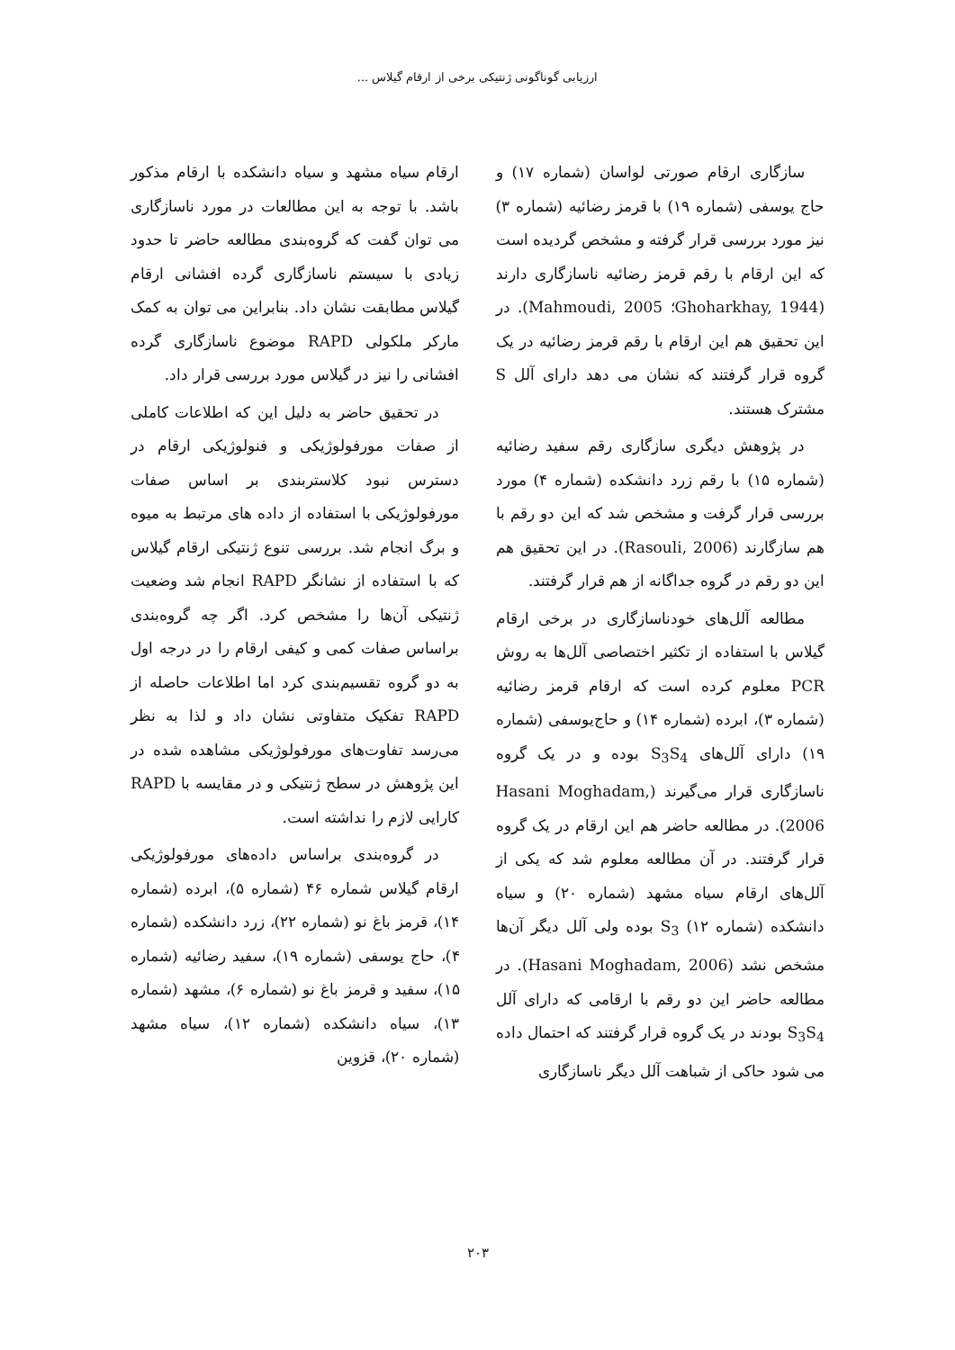ارزیابی گوناگونی ژنتیکی برخی از ارقام گیلاس ...
سازگاری ارقام صورتی لواسان (شماره ۱۷) و حاج یوسفی (شماره ۱۹) با قرمز رضائیه (شماره ۳) نیز مورد بررسی قرار گرفته و مشخص گردیده است که این ارقام با رقم قرمز رضائیه ناسازگاری دارند (Ghoharkhay, 1944؛ Mahmoudi, 2005). در این تحقیق هم این ارقام با رقم قرمز رضائیه در یک گروه قرار گرفتند که نشان می دهد دارای آلل S مشترک هستند.
در پژوهش دیگری سازگاری رقم سفید رضائیه (شماره ۱۵) با رقم زرد دانشکده (شماره ۴) مورد بررسی قرار گرفت و مشخص شد که این دو رقم با هم سازگارند (Rasouli, 2006). در این تحقیق هم این دو رقم در گروه جداگانه از هم قرار گرفتند.
مطالعه آلل‌های خودناسازگاری در برخی ارقام گیلاس با استفاده از تکثیر اختصاصی آلل‌ها به روش PCR معلوم کرده است که ارقام قرمز رضائیه (شماره ۳)، ابرده (شماره ۱۴) و حاج‌یوسفی (شماره ۱۹) دارای آلل‌های S<sub>3</sub>S<sub>4</sub> بوده و در یک گروه ناسازگاری قرار می‌گیرند (Hasani Moghadam, 2006). در مطالعه حاضر هم این ارقام در یک گروه قرار گرفتند. در آن مطالعه معلوم شد که یکی از آلل‌های ارقام سیاه مشهد (شماره ۲۰) و سیاه دانشکده (شماره ۱۲) S<sub>3</sub> بوده ولی آلل دیگر آن‌ها مشخص نشد (Hasani Moghadam, 2006). در مطالعه حاضر این دو رقم با ارقامی که دارای آلل S<sub>3</sub>S<sub>4</sub> بودند در یک گروه قرار گرفتند که احتمال داده می شود حاکی از شباهت آلل دیگر ناسازگاری
ارقام سیاه مشهد و سیاه دانشکده با ارقام مذکور باشد. با توجه به این مطالعات در مورد ناسازگاری می توان گفت که گروه‌بندی مطالعه حاضر تا حدود زیادی با سیستم ناسازگاری گرده افشانی ارقام گیلاس مطابقت نشان داد. بنابراین می توان به کمک مارکر ملکولی RAPD موضوع ناسازگاری گرده افشانی را نیز در گیلاس مورد بررسی قرار داد.
در تحقیق حاضر به دلیل این که اطلاعات کاملی از صفات مورفولوژیکی و فنولوژیکی ارقام در دسترس نبود کلاستربندی بر اساس صفات مورفولوژیکی با استفاده از داده های مرتبط به میوه و برگ انجام شد. بررسی تنوع ژنتیکی ارقام گیلاس که با استفاده از نشانگر RAPD انجام شد وضعیت ژنتیکی آن‌ها را مشخص کرد. اگر چه گروه‌بندی براساس صفات کمی و کیفی ارقام را در درجه اول به دو گروه تقسیم‌بندی کرد اما اطلاعات حاصله از RAPD تفکیک متفاوتی نشان داد و لذا به نظر می‌رسد تفاوت‌های مورفولوژیکی مشاهده شده در این پژوهش در سطح ژنتیکی و در مقایسه با RAPD کارایی لازم را نداشته است.
در گروه‌بندی براساس داده‌های مورفولوژیکی ارقام گیلاس شماره ۴۶ (شماره ۵)، ابرده (شماره ۱۴)، قرمز باغ نو (شماره ۲۲)، زرد دانشکده (شماره ۴)، حاج یوسفی (شماره ۱۹)، سفید رضائیه (شماره ۱۵)، سفید و قرمز باغ نو (شماره ۶)، مشهد (شماره ۱۳)، سیاه دانشکده (شماره ۱۲)، سیاه مشهد (شماره ۲۰)، قزوین
۲۰۳